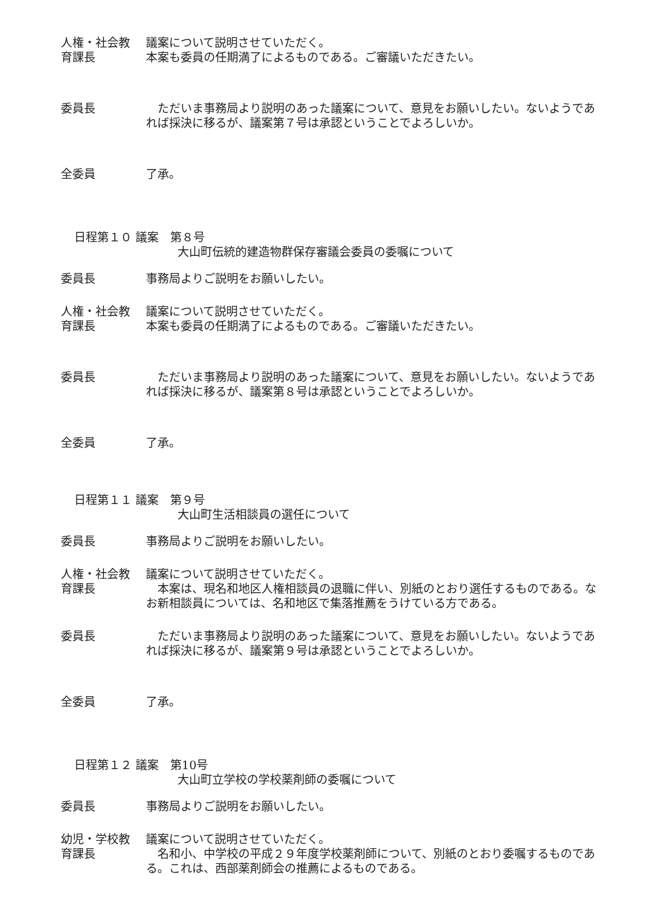人権・社会教
育課長
議案について説明させていただく。
本案も委員の任期満了によるものである。ご審議いただきたい。
委員長 ただいま事務局より説明のあった議案について、意見をお願いしたい。ないようであれば採決に移るが、議案第７号は承認ということでよろしいか。
全委員 了承。
日程第１０ 議案　第８号
大山町伝統的建造物群保存審議会委員の委嘱について
委員長 事務局よりご説明をお願いしたい。
人権・社会教
育課長
議案について説明させていただく。
本案も委員の任期満了によるものである。ご審議いただきたい。
委員長 ただいま事務局より説明のあった議案について、意見をお願いしたい。ないようであれば採決に移るが、議案第８号は承認ということでよろしいか。
全委員 了承。
日程第１１ 議案　第９号
大山町生活相談員の選任について
委員長 事務局よりご説明をお願いしたい。
人権・社会教
育課長
議案について説明させていただく。
本案は、現名和地区人権相談員の退職に伴い、別紙のとおり選任するものである。なお新相談員については、名和地区で集落推薦をうけている方である。
委員長 ただいま事務局より説明のあった議案について、意見をお願いしたい。ないようであれば採決に移るが、議案第９号は承認ということでよろしいか。
全委員 了承。
日程第１２ 議案　第10号
大山町立学校の学校薬剤師の委嘱について
委員長 事務局よりご説明をお願いしたい。
幼児・学校教
育課長
議案について説明させていただく。
名和小、中学校の平成２９年度学校薬剤師について、別紙のとおり委嘱するものである。これは、西部薬剤師会の推薦によるものである。